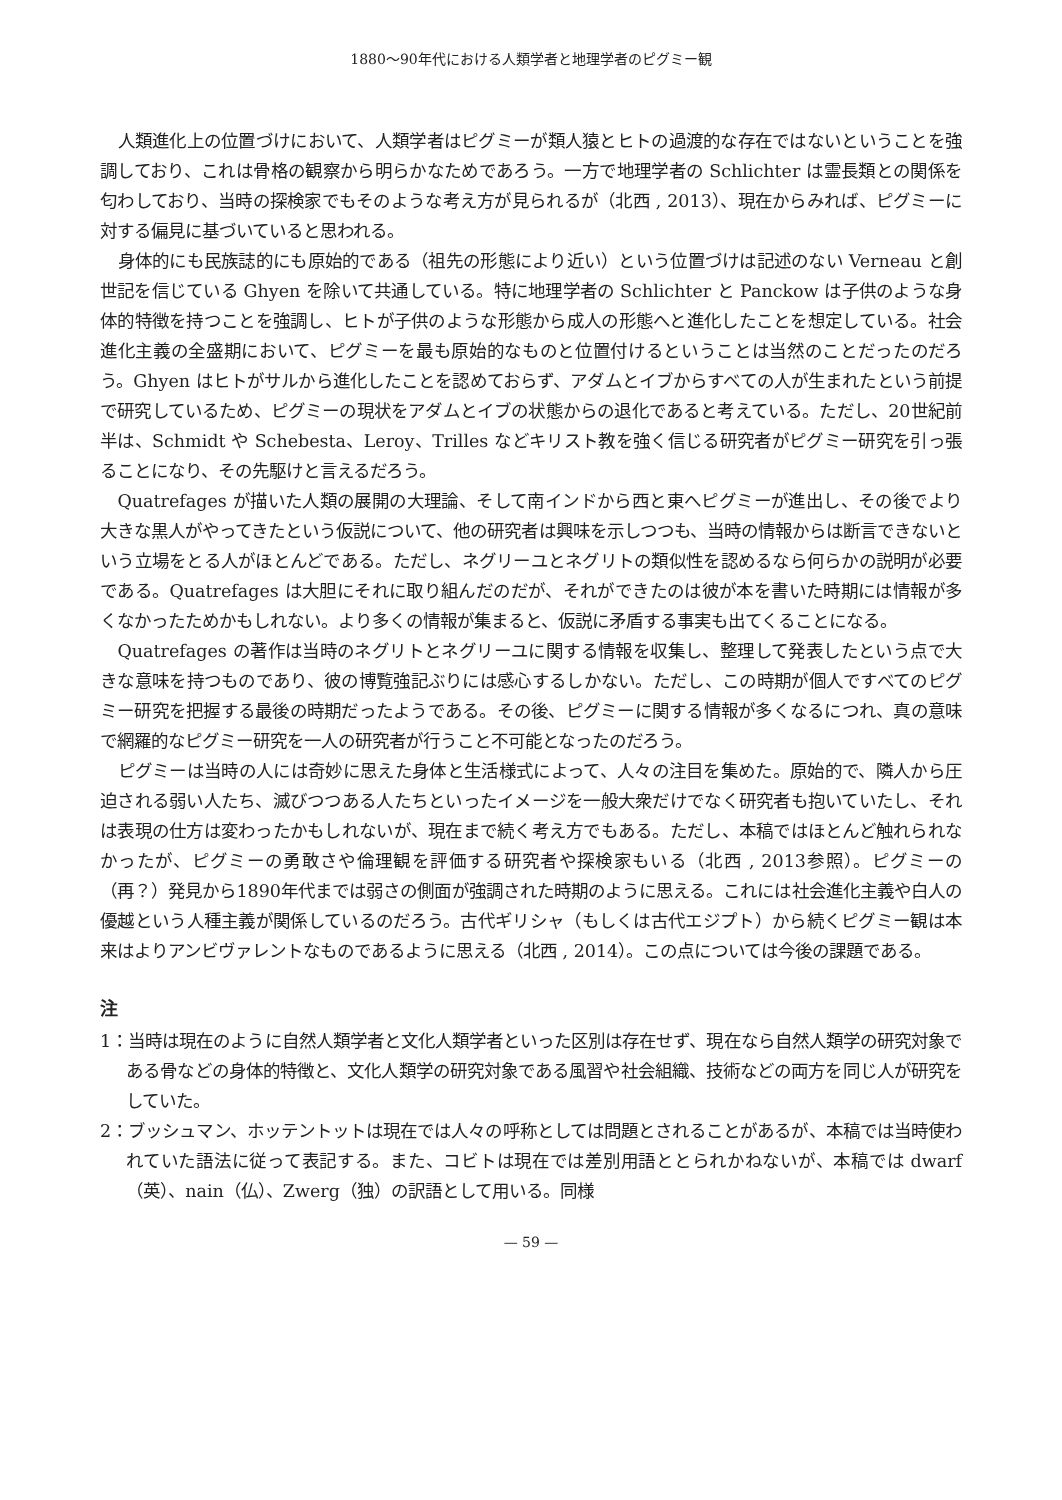1880～90年代における人類学者と地理学者のピグミー観
人類進化上の位置づけにおいて、人類学者はピグミーが類人猿とヒトの過渡的な存在ではないということを強調しており、これは骨格の観察から明らかなためであろう。一方で地理学者の Schlichter は霊長類との関係を匂わしており、当時の探検家でもそのような考え方が見られるが（北西 , 2013）、現在からみれば、ピグミーに対する偏見に基づいていると思われる。
身体的にも民族誌的にも原始的である（祖先の形態により近い）という位置づけは記述のない Verneau と創世記を信じている Ghyen を除いて共通している。特に地理学者の Schlichter と Panckow は子供のような身体的特徴を持つことを強調し、ヒトが子供のような形態から成人の形態へと進化したことを想定している。社会進化主義の全盛期において、ピグミーを最も原始的なものと位置付けるということは当然のことだったのだろう。Ghyen はヒトがサルから進化したことを認めておらず、アダムとイブからすべての人が生まれたという前提で研究しているため、ピグミーの現状をアダムとイブの状態からの退化であると考えている。ただし、20世紀前半は、Schmidt や Schebesta、Leroy、Trilles などキリスト教を強く信じる研究者がピグミー研究を引っ張ることになり、その先駆けと言えるだろう。
Quatrefages が描いた人類の展開の大理論、そして南インドから西と東へピグミーが進出し、その後でより大きな黒人がやってきたという仮説について、他の研究者は興味を示しつつも、当時の情報からは断言できないという立場をとる人がほとんどである。ただし、ネグリーユとネグリトの類似性を認めるなら何らかの説明が必要である。Quatrefages は大胆にそれに取り組んだのだが、それができたのは彼が本を書いた時期には情報が多くなかったためかもしれない。より多くの情報が集まると、仮説に矛盾する事実も出てくることになる。
Quatrefages の著作は当時のネグリトとネグリーユに関する情報を収集し、整理して発表したという点で大きな意味を持つものであり、彼の博覧強記ぶりには感心するしかない。ただし、この時期が個人ですべてのピグミー研究を把握する最後の時期だったようである。その後、ピグミーに関する情報が多くなるにつれ、真の意味で網羅的なピグミー研究を一人の研究者が行うこと不可能となったのだろう。
ピグミーは当時の人には奇妙に思えた身体と生活様式によって、人々の注目を集めた。原始的で、隣人から圧迫される弱い人たち、滅びつつある人たちといったイメージを一般大衆だけでなく研究者も抱いていたし、それは表現の仕方は変わったかもしれないが、現在まで続く考え方でもある。ただし、本稿ではほとんど触れられなかったが、ピグミーの勇敢さや倫理観を評価する研究者や探検家もいる（北西 , 2013参照）。ピグミーの（再？）発見から1890年代までは弱さの側面が強調された時期のように思える。これには社会進化主義や白人の優越という人種主義が関係しているのだろう。古代ギリシャ（もしくは古代エジプト）から続くピグミー観は本来はよりアンビヴァレントなものであるように思える（北西 , 2014）。この点については今後の課題である。
注
1：当時は現在のように自然人類学者と文化人類学者といった区別は存在せず、現在なら自然人類学の研究対象である骨などの身体的特徴と、文化人類学の研究対象である風習や社会組織、技術などの両方を同じ人が研究をしていた。
2：ブッシュマン、ホッテントットは現在では人々の呼称としては問題とされることがあるが、本稿では当時使われていた語法に従って表記する。また、コビトは現在では差別用語ととられかねないが、本稿では dwarf（英）、nain（仏）、Zwerg（独）の訳語として用いる。同様
— 59 —